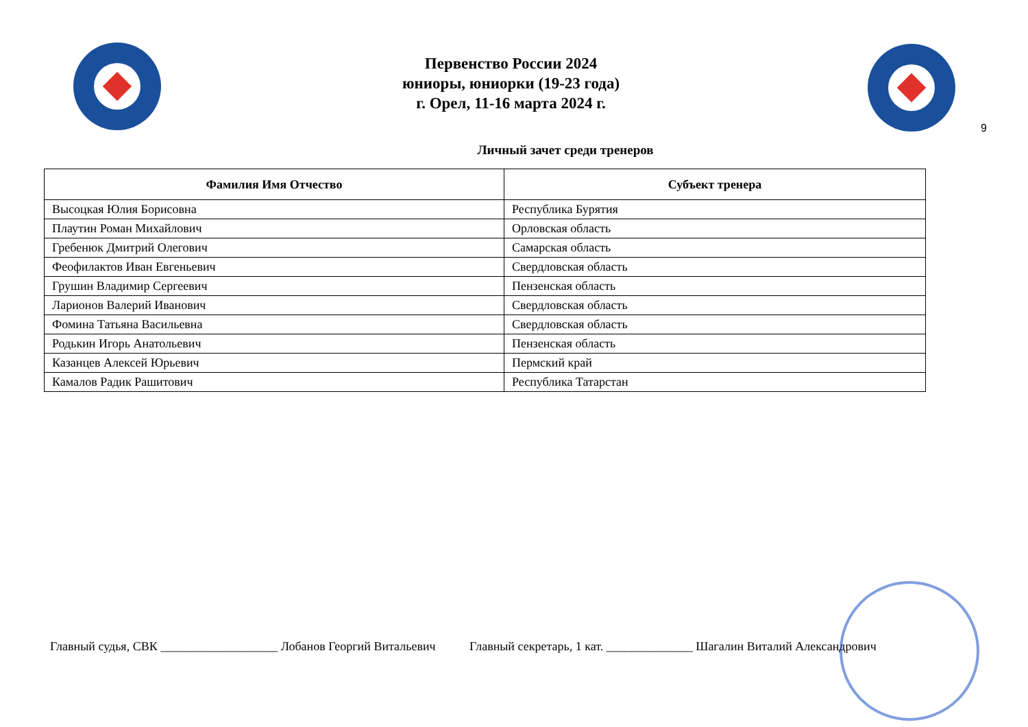Первенство России 2024
юниоры, юниорки (19-23 года)
г. Орел, 11-16 марта 2024 г.
9
Личный зачет среди тренеров
| Фамилия Имя Отчество | Субъект тренера |
| --- | --- |
| Высоцкая Юлия Борисовна | Республика Бурятия |
| Плаутин Роман Михайлович | Орловская область |
| Гребенюк Дмитрий Олегович | Самарская область |
| Феофилактов Иван Евгеньевич | Свердловская область |
| Грушин Владимир Сергеевич | Пензенская область |
| Ларионов Валерий Иванович | Свердловская область |
| Фомина Татьяна Васильевна | Свердловская область |
| Родькин Игорь Анатольевич | Пензенская область |
| Казанцев Алексей Юрьевич | Пермский край |
| Камалов Радик Рашитович | Республика Татарстан |
Главный судья, СВК ___________________ Лобанов Георгий Витальевич Главный секретарь, 1 кат. ______________ Шагалин Виталий Александрович